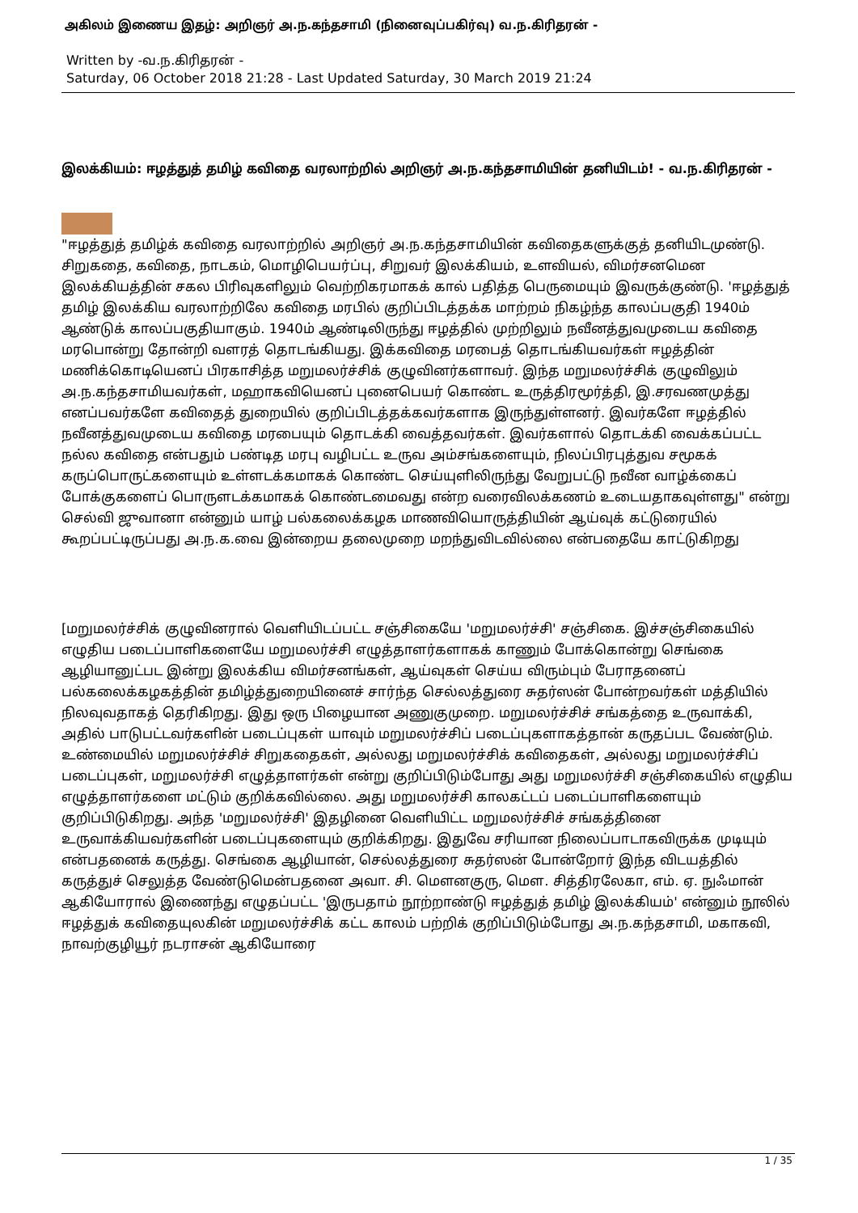அகிலம் இணைய இதழ்: அறிஞர் அ.ந.கந்தசாமி (நினைவுப்பகிர்வு) வ.ந.கிரிதரன் -
Written by -வ.ந.கிரிதரன் -
Saturday, 06 October 2018 21:28 - Last Updated Saturday, 30 March 2019 21:24
இலக்கியம்: ஈழத்துத் தமிழ் கவிதை வரலாற்றில் அறிஞர் அ.ந.கந்தசாமியின் தனியிடம்! - வ.ந.கிரிதரன் -
"ஈழத்துத் தமிழ்க் கவிதை வரலாற்றில் அறிஞர் அ.ந.கந்தசாமியின் கவிதைகளுக்குத் தனியிடமுண்டு. சிறுகதை, கவிதை, நாடகம், மொழிபெயர்ப்பு, சிறுவர் இலக்கியம், உளவியல், விமர்சனமென இலக்கியத்தின் சகல பிரிவுகளிலும் வெற்றிகரமாகக் கால் பதித்த பெருமையும் இவருக்குண்டு. 'ஈழத்துத் தமிழ் இலக்கிய வரலாற்றிலே கவிதை மரபில் குறிப்பிடத்தக்க மாற்றம் நிகழ்ந்த காலப்பகுதி 1940ம் ஆண்டுக் காலப்பகுதியாகும். 1940ம் ஆண்டிலிருந்து ஈழத்தில் முற்றிலும் நவீனத்துவமுடைய கவிதை மரபொன்று தோன்றி வளரத் தொடங்கியது. இக்கவிதை மரபைத் தொடங்கியவர்கள் ஈழத்தின் மணிக்கொடியெனப் பிரகாசித்த மறுமலர்ச்சிக் குழுவினர்களாவர். இந்த மறுமலர்ச்சிக் குழுவிலும் அ.ந.கந்தசாமியவர்கள், மஹாகவியெனப் புனைபெயர் கொண்ட உருத்திரமூர்த்தி, இ.சரவணமுத்து எனப்பவர்களே கவிதைத் துறையில் குறிப்பிடத்தக்கவர்களாக இருந்துள்ளனர். இவர்களே ஈழத்தில் நவீனத்துவமுடைய கவிதை மரபையும் தொடக்கி வைத்தவர்கள். இவர்களால் தொடக்கி வைக்கப்பட்ட நல்ல கவிதை என்பதும் பண்டித மரபு வழிபட்ட உருவ அம்சங்களையும், நிலப்பிரபுத்துவ சமூகக் கருப்பொருட்களையும் உள்ளடக்கமாகக் கொண்ட செய்யுளிலிருந்து வேறுபட்டு நவீன வாழ்க்கைப் போக்குகளைப் பொருளடக்கமாகக் கொண்டமைவது என்ற வரைவிலக்கணம் உடையதாகவுள்ளது" என்று செல்வி ஜுவானா என்னும் யாழ் பல்கலைக்கழக மாணவியொருத்தியின் ஆய்வுக் கட்டுரையில் கூறப்பட்டிருப்பது அ.ந.க.வை இன்றைய தலைமுறை மறந்துவிடவில்லை என்பதையே காட்டுகிறது
[மறுமலர்ச்சிக் குழுவினரால் வெளியிடப்பட்ட சஞ்சிகையே 'மறுமலர்ச்சி' சஞ்சிகை. இச்சஞ்சிகையில் எழுதிய படைப்பாளிகளையே மறுமலர்ச்சி எழுத்தாளர்களாகக் காணும் போக்கொன்று செங்கை ஆழியானுட்பட இன்று இலக்கிய விமர்சனங்கள், ஆய்வுகள் செய்ய விரும்பும் பேராதனைப் பல்கலைக்கழகத்தின் தமிழ்த்துறையினைச் சார்ந்த செல்லத்துரை சுதர்ஸன் போன்றவர்கள் மத்தியில் நிலவுவதாகத் தெரிகிறது. இது ஒரு பிழையான அணுகுமுறை. மறுமலர்ச்சிச் சங்கத்தை உருவாக்கி, அதில் பாடுபட்டவர்களின் படைப்புகள் யாவும் மறுமலர்ச்சிப் படைப்புகளாகத்தான் கருதப்பட வேண்டும். உண்மையில் மறுமலர்ச்சிச் சிறுகதைகள், அல்லது மறுமலர்ச்சிக் கவிதைகள், அல்லது மறுமலர்ச்சிப் படைப்புகள், மறுமலர்ச்சி எழுத்தாளர்கள் என்று குறிப்பிடும்போது அது மறுமலர்ச்சி சஞ்சிகையில் எழுதிய எழுத்தாளர்களை மட்டும் குறிக்கவில்லை. அது மறுமலர்ச்சி காலகட்டப் படைப்பாளிகளையும் குறிப்பிடுகிறது. அந்த 'மறுமலர்ச்சி' இதழினை வெளியிட்ட மறுமலர்ச்சிச் சங்கத்தினை உருவாக்கியவர்களின் படைப்புகளையும் குறிக்கிறது. இதுவே சரியான நிலைப்பாடாகவிருக்க முடியும் என்பதனைக் கருத்து. செங்கை ஆழியான், செல்லத்துரை சுதர்ஸன் போன்றோர் இந்த விடயத்தில் கருத்துச் செலுத்த வேண்டுமென்பதனை அவா. சி. மௌனகுரு, மௌ. சித்திரலேகா, எம். ஏ. நுஃமான் ஆகியோரால் இணைந்து எழுதப்பட்ட 'இருபதாம் நூற்றாண்டு ஈழத்துத் தமிழ் இலக்கியம்' என்னும் நூலில் ஈழத்துக் கவிதையுலகின் மறுமலர்ச்சிக் கட்ட காலம் பற்றிக் குறிப்பிடும்போது அ.ந.கந்தசாமி, மகாகவி, நாவற்குழியூர் நடராசன் ஆகியோரை
1 / 35